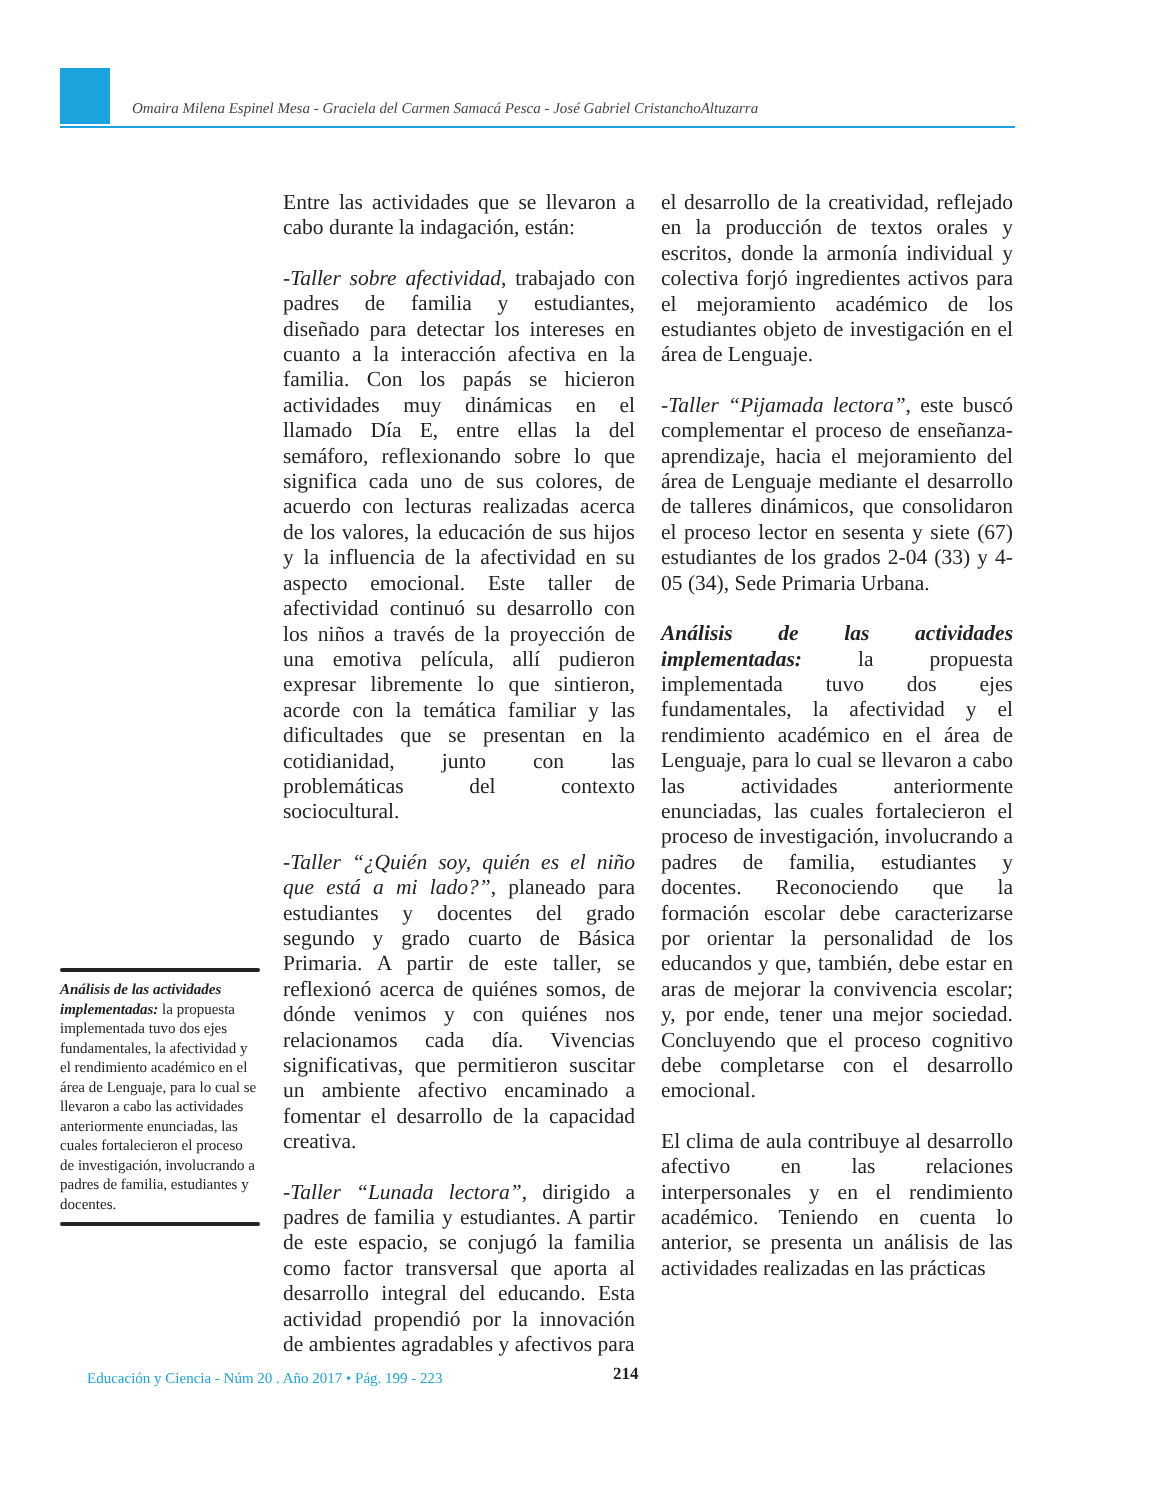Omaira Milena Espinel Mesa - Graciela del Carmen Samacá Pesca - José Gabriel CristanchoAltuzarra
Análisis de las actividades implementadas: la propuesta implementada tuvo dos ejes fundamentales, la afectividad y el rendimiento académico en el área de Lenguaje, para lo cual se llevaron a cabo las actividades anteriormente enunciadas, las cuales fortalecieron el proceso de investigación, involucrando a padres de familia, estudiantes y docentes.
Entre las actividades que se llevaron a cabo durante la indagación, están:
-Taller sobre afectividad, trabajado con padres de familia y estudiantes, diseñado para detectar los intereses en cuanto a la interacción afectiva en la familia. Con los papás se hicieron actividades muy dinámicas en el llamado Día E, entre ellas la del semáforo, reflexionando sobre lo que significa cada uno de sus colores, de acuerdo con lecturas realizadas acerca de los valores, la educación de sus hijos y la influencia de la afectividad en su aspecto emocional. Este taller de afectividad continuó su desarrollo con los niños a través de la proyección de una emotiva película, allí pudieron expresar libremente lo que sintieron, acorde con la temática familiar y las dificultades que se presentan en la cotidianidad, junto con las problemáticas del contexto sociocultural.
-Taller “¿Quién soy, quién es el niño que está a mi lado?”, planeado para estudiantes y docentes del grado segundo y grado cuarto de Básica Primaria. A partir de este taller, se reflexionó acerca de quiénes somos, de dónde venimos y con quiénes nos relacionamos cada día. Vivencias significativas, que permitieron suscitar un ambiente afectivo encaminado a fomentar el desarrollo de la capacidad creativa.
-Taller “Lunada lectora”, dirigido a padres de familia y estudiantes. A partir de este espacio, se conjugó la familia como factor transversal que aporta al desarrollo integral del educando. Esta actividad propendió por la innovación de ambientes agradables y afectivos para
el desarrollo de la creatividad, reflejado en la producción de textos orales y escritos, donde la armonía individual y colectiva forjó ingredientes activos para el mejoramiento académico de los estudiantes objeto de investigación en el área de Lenguaje.
-Taller “Pijamada lectora”, este buscó complementar el proceso de enseñanza-aprendizaje, hacia el mejoramiento del área de Lenguaje mediante el desarrollo de talleres dinámicos, que consolidaron el proceso lector en sesenta y siete (67) estudiantes de los grados 2-04 (33) y 4-05 (34), Sede Primaria Urbana.
Análisis de las actividades implementadas: la propuesta implementada tuvo dos ejes fundamentales, la afectividad y el rendimiento académico en el área de Lenguaje, para lo cual se llevaron a cabo las actividades anteriormente enunciadas, las cuales fortalecieron el proceso de investigación, involucrando a padres de familia, estudiantes y docentes. Reconociendo que la formación escolar debe caracterizarse por orientar la personalidad de los educandos y que, también, debe estar en aras de mejorar la convivencia escolar; y, por ende, tener una mejor sociedad. Concluyendo que el proceso cognitivo debe completarse con el desarrollo emocional.
El clima de aula contribuye al desarrollo afectivo en las relaciones interpersonales y en el rendimiento académico. Teniendo en cuenta lo anterior, se presenta un análisis de las actividades realizadas en las prácticas
Educación y Ciencia - Núm 20 . Año 2017 • Pág. 199 - 223
214